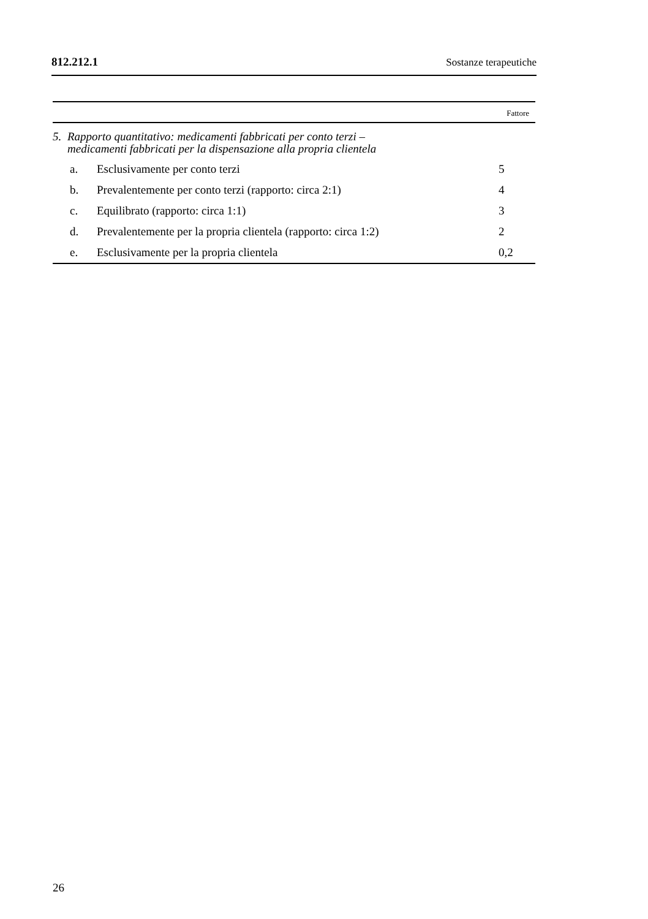812.212.1 Sostanze terapeutiche
| | | | Fattore |
| --- | --- | --- | --- |
| 5. Rapporto quantitativo: medicamenti fabbricati per conto terzi – medicamenti fabbricati per la dispensazione alla propria clientela | | | |
| | a. | Esclusivamente per conto terzi | 5 |
| | b. | Prevalentemente per conto terzi (rapporto: circa 2:1) | 4 |
| | c. | Equilibrato (rapporto: circa 1:1) | 3 |
| | d. | Prevalentemente per la propria clientela (rapporto: circa 1:2) | 2 |
| | e. | Esclusivamente per la propria clientela | 0,2 |
26